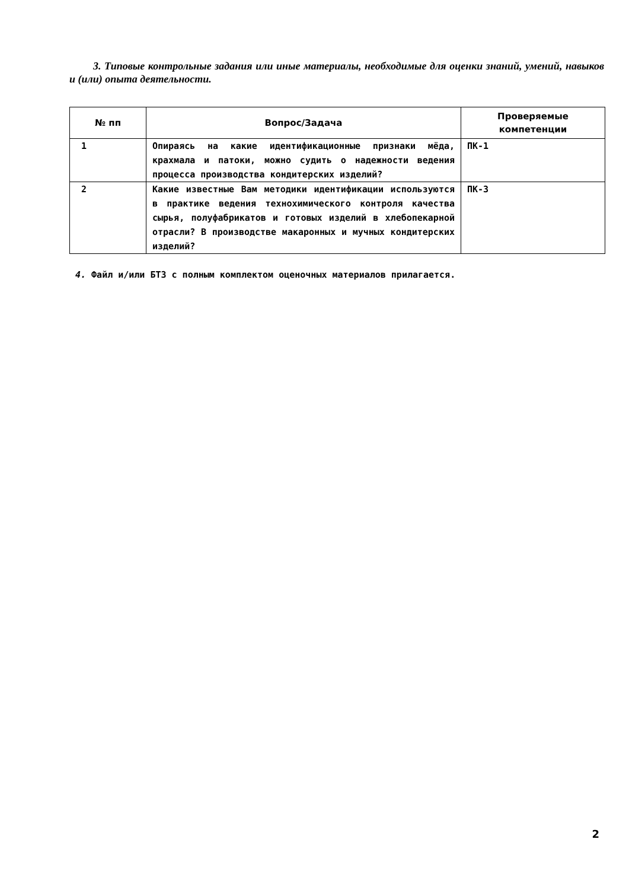3. Типовые контрольные задания или иные материалы, необходимые для оценки знаний, умений, навыков и (или) опыта деятельности.
| № пп | Вопрос/Задача | Проверяемые компетенции |
| --- | --- | --- |
| 1 | Опираясь на какие идентификационные признаки мёда, крахмала и патоки, можно судить о надежности ведения процесса производства кондитерских изделий? | ПК-1 |
| 2 | Какие известные Вам методики идентификации используются в практике ведения технохимического контроля качества сырья, полуфабрикатов и готовых изделий в хлебопекарной отрасли? В производстве макаронных и мучных кондитерских изделий? | ПК-3 |
4. Файл и/или БТЗ с полным комплектом оценочных материалов прилагается.
2